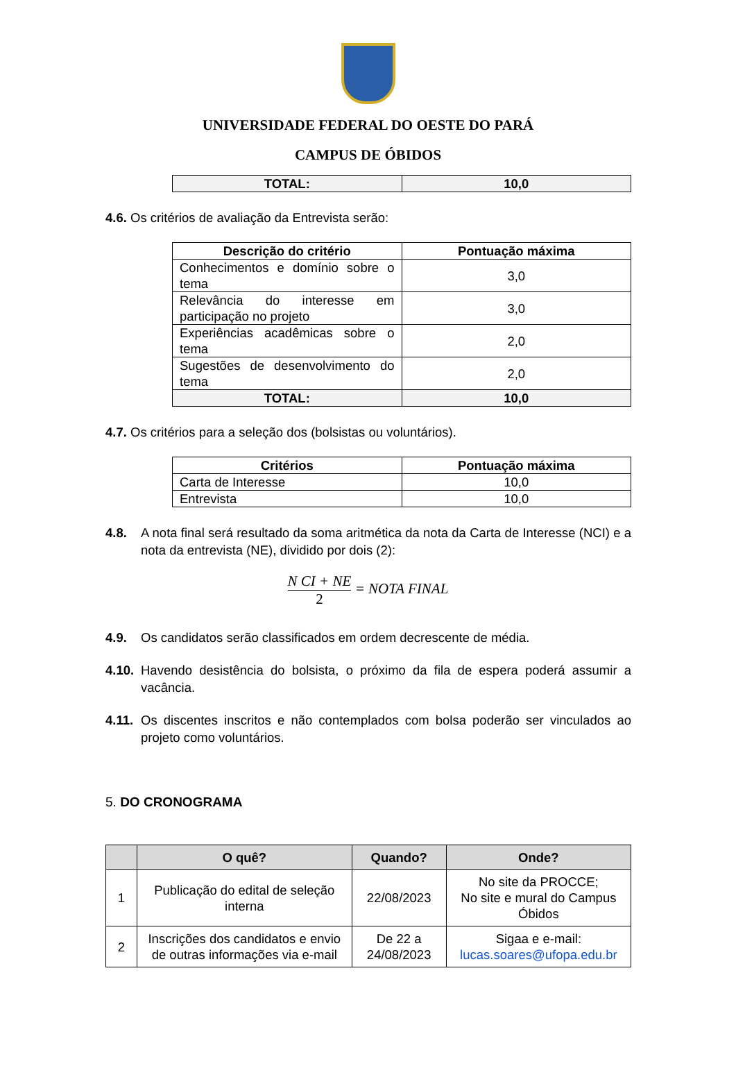UNIVERSIDADE FEDERAL DO OESTE DO PARÁ
CAMPUS DE ÓBIDOS
| TOTAL: | 10,0 |
4.6. Os critérios de avaliação da Entrevista serão:
| Descrição do critério | Pontuação máxima |
| --- | --- |
| Conhecimentos e domínio sobre o tema | 3,0 |
| Relevância do interesse em participação no projeto | 3,0 |
| Experiências acadêmicas sobre o tema | 2,0 |
| Sugestões de desenvolvimento do tema | 2,0 |
| TOTAL: | 10,0 |
4.7. Os critérios para a seleção dos (bolsistas ou voluntários).
| Critérios | Pontuação máxima |
| --- | --- |
| Carta de Interesse | 10,0 |
| Entrevista | 10,0 |
4.8. A nota final será resultado da soma aritmética da nota da Carta de Interesse (NCI) e a nota da entrevista (NE), dividido por dois (2):
N CI + NE 2 = NOTA FINAL
4.9. Os candidatos serão classificados em ordem decrescente de média.
4.10. Havendo desistência do bolsista, o próximo da fila de espera poderá assumir a vacância.
4.11. Os discentes inscritos e não contemplados com bolsa poderão ser vinculados ao projeto como voluntários.
5. DO CRONOGRAMA
| | O quê? | Quando? | Onde? |
| --- | --- | --- | --- |
| 1 | Publicação do edital de seleção interna | 22/08/2023 | No site da PROCCE; No site e mural do Campus Óbidos |
| 2 | Inscrições dos candidatos e envio de outras informações via e-mail | De 22 a 24/08/2023 | Sigaa e e-mail: lucas.soares@ufopa.edu.br |